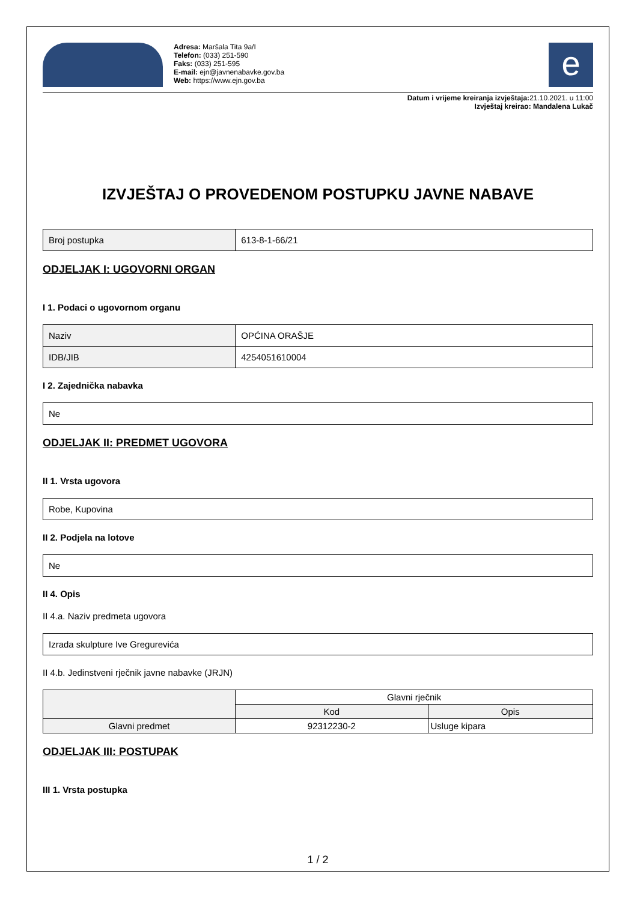Adresa: Maršala Tita 9a/I
Telefon: (033) 251-590
Faks: (033) 251-595
E-mail: ejn@javnenabavke.gov.ba
Web: https://www.ejn.gov.ba
e
Datum i vrijeme kreiranja izvještaja: 21.10.2021. u 11:00
Izvještaj kreirao: Mandalena Lukač
IZVJEŠTAJ O PROVEDENOM POSTUPKU JAVNE NABAVE
| Broj postupka | 613-8-1-66/21 |
ODJELJAK I: UGOVORNI ORGAN
I 1. Podaci o ugovornom organu
| Naziv | OPĆINA ORAŠJE |
| IDB/JIB | 4254051610004 |
I 2. Zajednička nabavka
| Ne |
ODJELJAK II: PREDMET UGOVORA
II 1. Vrsta ugovora
| Robe, Kupovina |
II 2. Podjela na lotove
| Ne |
II 4. Opis
II 4.a. Naziv predmeta ugovora
| Izrada skulpture Ive Gregurevića |
II 4.b. Jedinstveni rječnik javne nabavke (JRJN)
| | Glavni rječnik | |
| --- | --- | --- |
| | Kod | Opis |
| Glavni predmet | 92312230-2 | Usluge kipara |
ODJELJAK III: POSTUPAK
III 1. Vrsta postupka
1 / 2